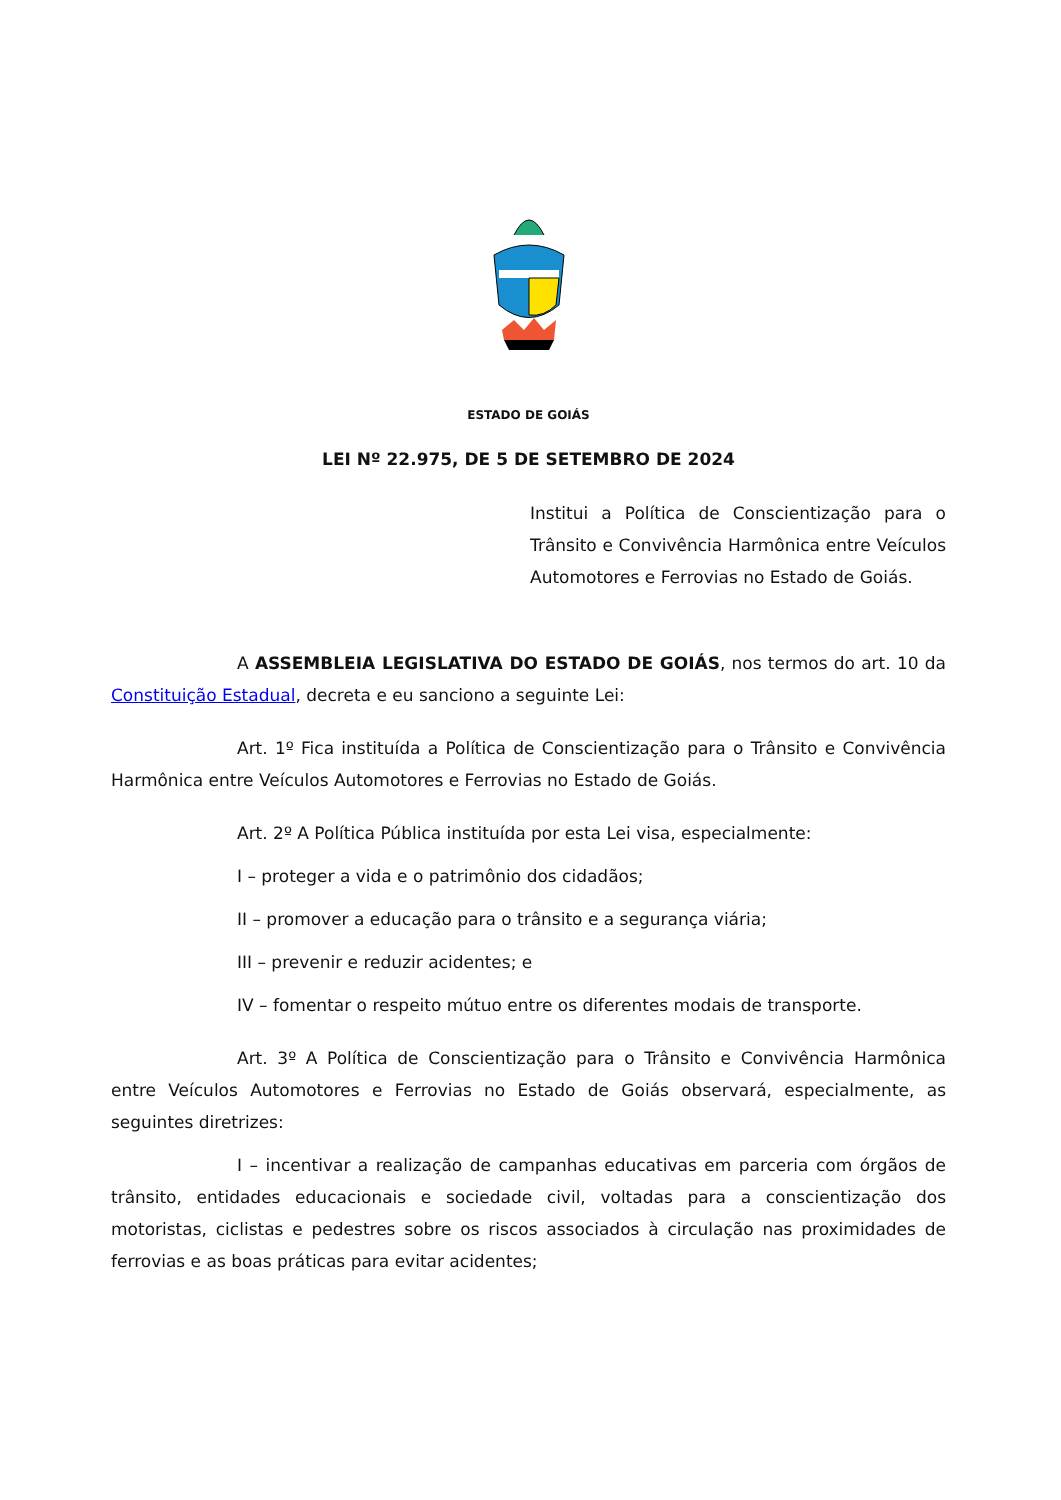ESTADO DE GOIÁS
LEI Nº 22.975, DE 5 DE SETEMBRO DE 2024
Institui a Política de Conscientização para o Trânsito e Convivência Harmônica entre Veículos Automotores e Ferrovias no Estado de Goiás.
A ASSEMBLEIA LEGISLATIVA DO ESTADO DE GOIÁS, nos termos do art. 10 da Constituição Estadual, decreta e eu sanciono a seguinte Lei:
Art. 1º Fica instituída a Política de Conscientização para o Trânsito e Convivência Harmônica entre Veículos Automotores e Ferrovias no Estado de Goiás.
Art. 2º A Política Pública instituída por esta Lei visa, especialmente:
I – proteger a vida e o patrimônio dos cidadãos;
II – promover a educação para o trânsito e a segurança viária;
III – prevenir e reduzir acidentes; e
IV – fomentar o respeito mútuo entre os diferentes modais de transporte.
Art. 3º A Política de Conscientização para o Trânsito e Convivência Harmônica entre Veículos Automotores e Ferrovias no Estado de Goiás observará, especialmente, as seguintes diretrizes:
I – incentivar a realização de campanhas educativas em parceria com órgãos de trânsito, entidades educacionais e sociedade civil, voltadas para a conscientização dos motoristas, ciclistas e pedestres sobre os riscos associados à circulação nas proximidades de ferrovias e as boas práticas para evitar acidentes;